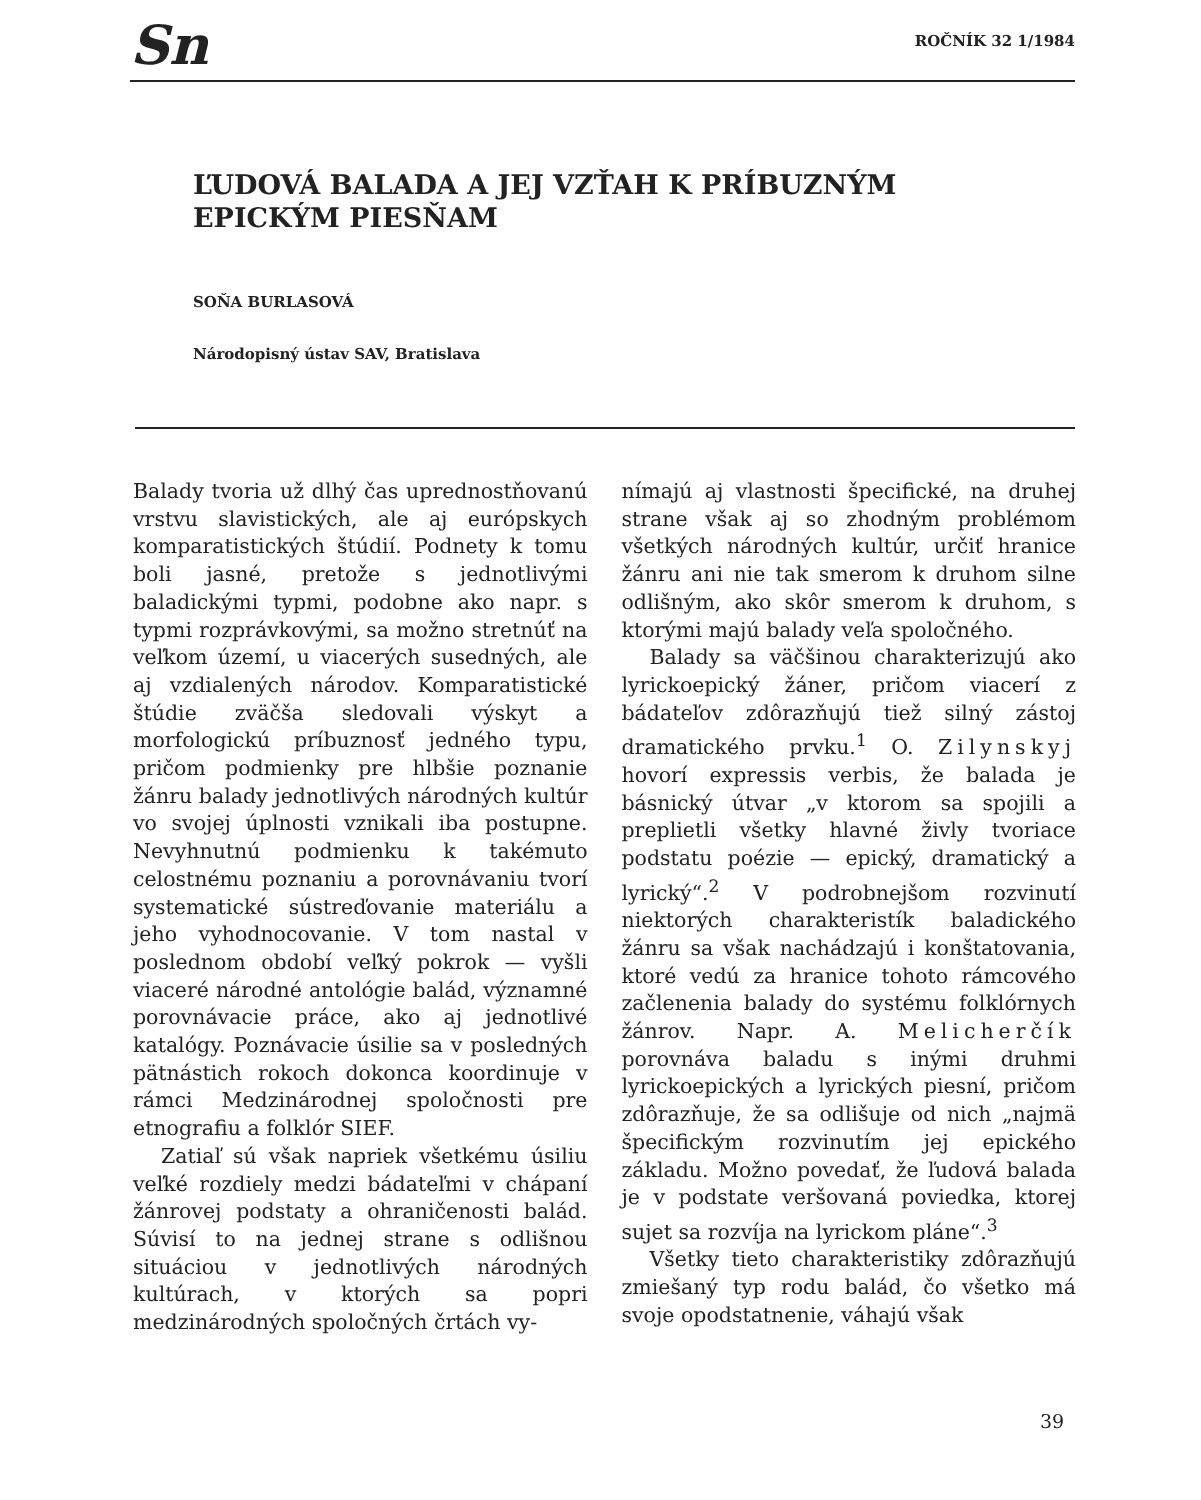Sn ROČNÍK 32 1/1984
ĽUDOVÁ BALADA A JEJ VZŤAH K PRÍBUZNÝM EPICKÝM PIESŇAM
SOŇA BURLASOVÁ
Národopisný ústav SAV, Bratislava
Balady tvoria už dlhý čas uprednostňovanú vrstvu slavistických, ale aj európskych komparatistických štúdií. Podnety k tomu boli jasné, pretože s jednotlivými baladickými typmi, podobne ako napr. s typmi rozprávkovými, sa možno stretnúť na veľkom území, u viacerých susedných, ale aj vzdialených národov. Komparatistické štúdie zväčša sledovali výskyt a morfologickú príbuznosť jedného typu, pričom podmienky pre hlbšie poznanie žánru balady jednotlivých národných kultúr vo svojej úplnosti vznikali iba postupne. Nevyhnutnú podmienku k takémuto celostnému poznaniu a porovnávaniu tvorí systematické sústreďovanie materiálu a jeho vyhodnocovanie. V tom nastal v poslednom období veľký pokrok — vyšli viaceré národné antológie balád, významné porovnávacie práce, ako aj jednotlivé katalógy. Poznávacie úsilie sa v posledných pätnástich rokoch dokonca koordinuje v rámci Medzinárodnej spoločnosti pre etnografiu a folklór SIEF.
Zatiaľ sú však napriek všetkému úsiliu veľké rozdiely medzi bádateľmi v chápaní žánrovej podstaty a ohraničenosti balád. Súvisí to na jednej strane s odlišnou situáciou v jednotlivých národných kultúrach, v ktorých sa popri medzinárodných spoločných črtách vy-
nímajú aj vlastnosti špecifické, na druhej strane však aj so zhodným problémom všetkých národných kultúr, určiť hranice žánru ani nie tak smerom k druhom silne odlišným, ako skôr smerom k druhom, s ktorými majú balady veľa spoločného.
Balady sa väčšinou charakterizujú ako lyrickoepický žáner, pričom viacerí z bádateľov zdôrazňujú tiež silný zástoj dramatického prvku.<sup>1</sup> O. Zilynskyj hovorí expressis verbis, že balada je básnický útvar „v ktorom sa spojili a preplietli všetky hlavné živly tvoriace podstatu poézie — epický, dramatický a lyrický“.<sup>2</sup> V podrobnejšom rozvinutí niektorých charakteristík baladického žánru sa však nachádzajú i konštatovania, ktoré vedú za hranice tohoto rámcového začlenenia balady do systému folklórnych žánrov. Napr. A. Melicherčík porovnáva baladu s inými druhmi lyrickoepických a lyrických piesní, pričom zdôrazňuje, že sa odlišuje od nich „najmä špecifickým rozvinutím jej epického základu. Možno povedať, že ľudová balada je v podstate veršovaná poviedka, ktorej sujet sa rozvíja na lyrickom pláne“.<sup>3</sup>
Všetky tieto charakteristiky zdôrazňujú zmiešaný typ rodu balád, čo všetko má svoje opodstatnenie, váhajú však
39